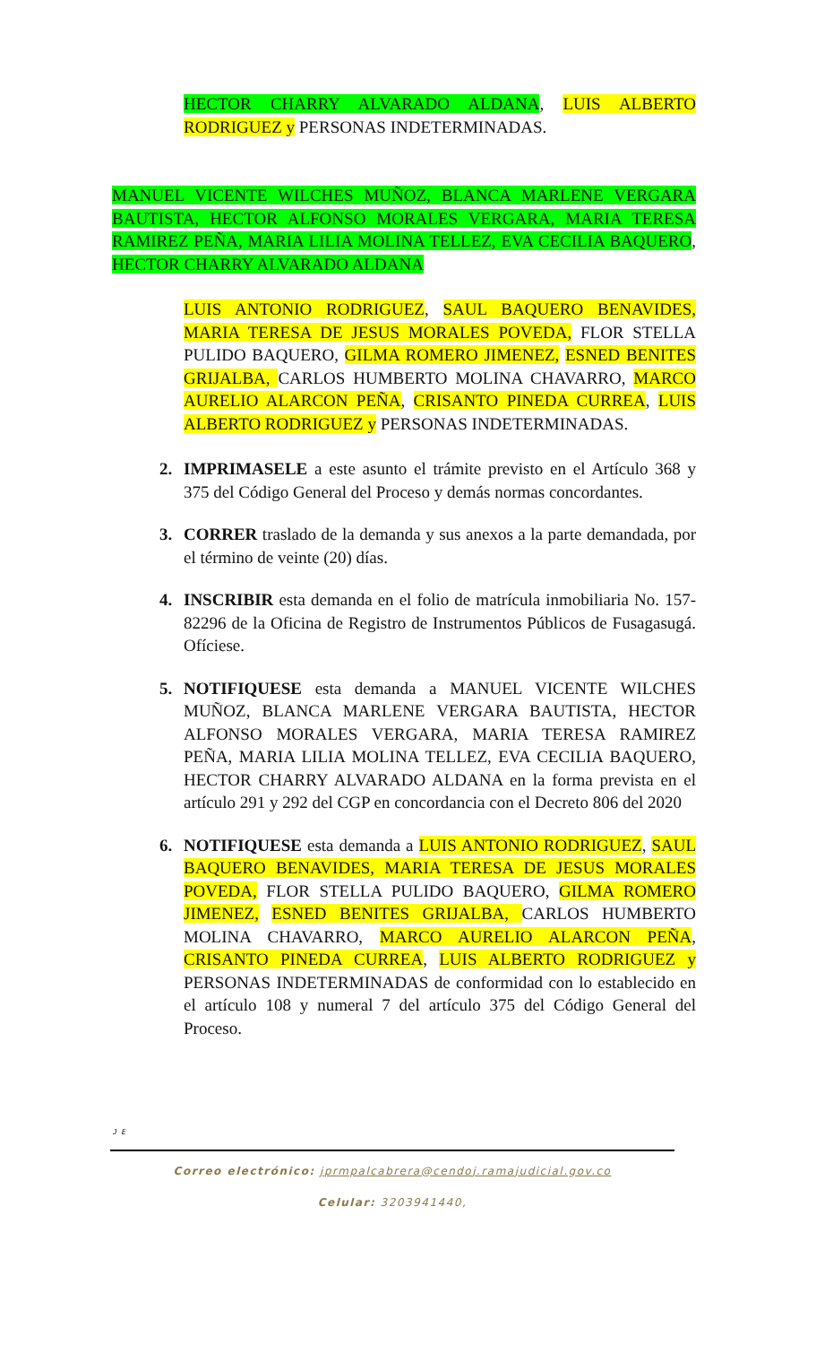HECTOR CHARRY ALVARADO ALDANA, LUIS ALBERTO RODRIGUEZ y PERSONAS INDETERMINADAS.
MANUEL VICENTE WILCHES MUÑOZ, BLANCA MARLENE VERGARA BAUTISTA, HECTOR ALFONSO MORALES VERGARA, MARIA TERESA RAMIREZ PEÑA, MARIA LILIA MOLINA TELLEZ, EVA CECILIA BAQUERO, HECTOR CHARRY ALVARADO ALDANA
LUIS ANTONIO RODRIGUEZ, SAUL BAQUERO BENAVIDES, MARIA TERESA DE JESUS MORALES POVEDA, FLOR STELLA PULIDO BAQUERO, GILMA ROMERO JIMENEZ, ESNED BENITES GRIJALBA, CARLOS HUMBERTO MOLINA CHAVARRO, MARCO AURELIO ALARCON PEÑA, CRISANTO PINEDA CURREA, LUIS ALBERTO RODRIGUEZ y PERSONAS INDETERMINADAS.
2. IMPRIMASELE a este asunto el trámite previsto en el Artículo 368 y 375 del Código General del Proceso y demás normas concordantes.
3. CORRER traslado de la demanda y sus anexos a la parte demandada, por el término de veinte (20) días.
4. INSCRIBIR esta demanda en el folio de matrícula inmobiliaria No. 157-82296 de la Oficina de Registro de Instrumentos Públicos de Fusagasugá. Ofíciese.
5. NOTIFIQUESE esta demanda a MANUEL VICENTE WILCHES MUÑOZ, BLANCA MARLENE VERGARA BAUTISTA, HECTOR ALFONSO MORALES VERGARA, MARIA TERESA RAMIREZ PEÑA, MARIA LILIA MOLINA TELLEZ, EVA CECILIA BAQUERO, HECTOR CHARRY ALVARADO ALDANA en la forma prevista en el artículo 291 y 292 del CGP en concordancia con el Decreto 806 del 2020
6. NOTIFIQUESE esta demanda a LUIS ANTONIO RODRIGUEZ, SAUL BAQUERO BENAVIDES, MARIA TERESA DE JESUS MORALES POVEDA, FLOR STELLA PULIDO BAQUERO, GILMA ROMERO JIMENEZ, ESNED BENITES GRIJALBA, CARLOS HUMBERTO MOLINA CHAVARRO, MARCO AURELIO ALARCON PEÑA, CRISANTO PINEDA CURREA, LUIS ALBERTO RODRIGUEZ y PERSONAS INDETERMINADAS de conformidad con lo establecido en el artículo 108 y numeral 7 del artículo 375 del Código General del Proceso.
J E
Correo electrónico: jprmpalcabrera@cendoj.ramajudicial.gov.co
Celular: 3203941440,